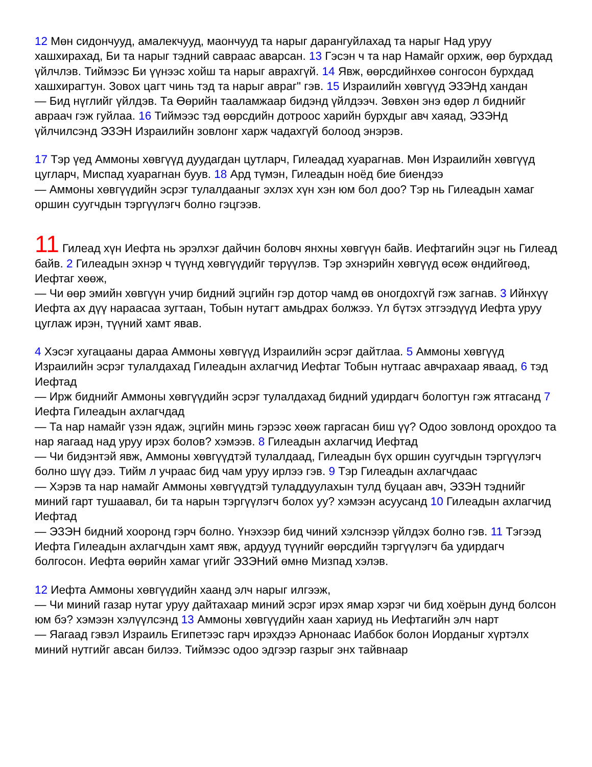12 Мөн сидончууд, амалекчууд, маончууд та нарыг дарангуйлахад та нарыг Над уруу хашхирахад, Би та нарыг тэдний савраас аварсан. 13 Гэсэн ч та нар Намайг орхиж, өөр бурхдад үйлчлэв. Тиймээс Би үүнээс хойш та нарыг аврахгүй. 14 Явж, өөрсдийнхөө сонгосон бурхдад хашхирагтун. Зовох цагт чинь тэд та нарыг авраг" гэв. 15 Израилийн хөвгүүд ЭЗЭНд хандан
— Бид нүглийг үйлдэв. Та Өөрийн тааламжаар бидэнд үйлдээч. Зөвхөн энэ өдөр л биднийг авраач гэж гуйлаа. 16 Тиймээс тэд өөрсдийн дотроос харийн бурхдыг авч хаяад, ЭЗЭНд үйлчилсэнд ЭЗЭН Израилийн зовлонг харж чадахгүй болоод энэрэв.
17 Тэр үед Аммоны хөвгүүд дуудагдан цутларч, Гилеадад хуарагнав. Мөн Израилийн хөвгүүд цугларч, Миспад хуарагнан буув. 18 Ард түмэн, Гилеадын ноёд бие биендээ
— Аммоны хөвгүүдийн эсрэг тулалдааныг эхлэх хүн хэн юм бол доо? Тэр нь Гилеадын хамаг оршин суугчдын тэргүүлэгч болно гэцгээв.
11 Гилеад хүн Иефта нь эрэлхэг дайчин боловч янхны хөвгүүн байв. Иефтагийн эцэг нь Гилеад байв. 2 Гилеадын эхнэр ч түүнд хөвгүүдийг төрүүлэв. Тэр эхнэрийн хөвгүүд өсөж өндийгөөд, Иефтаг хөөж,
— Чи өөр эмийн хөвгүүн учир бидний эцгийн гэр дотор чамд өв оногдохгүй гэж загнав. 3 Ийнхүү Иефта ах дүү нараасаа зугтаан, Тобын нутагт амьдрах болжээ. Үл бүтэх этгээдүүд Иефта уруу цуглаж ирэн, түүний хамт явав.
4 Хэсэг хугацааны дараа Аммоны хөвгүүд Израилийн эсрэг дайтлаа. 5 Аммоны хөвгүүд Израилийн эсрэг тулалдахад Гилеадын ахлагчид Иефтаг Тобын нутгаас авчрахаар яваад, 6 тэд Иефтад
— Ирж биднийг Аммоны хөвгүүдийн эсрэг тулалдахад бидний удирдагч бологтун гэж ятгасанд 7 Иефта Гилеадын ахлагчдад
— Та нар намайг үзэн ядаж, эцгийн минь гэрээс хөөж гаргасан биш үү? Одоо зовлонд орохдоо та нар яагаад над уруу ирэх болов? хэмээв. 8 Гилеадын ахлагчид Иефтад
— Чи бидэнтэй явж, Аммоны хөвгүүдтэй тулалдаад, Гилеадын бүх оршин суугчдын тэргүүлэгч болно шүү дээ. Тийм л учраас бид чам уруу ирлээ гэв. 9 Тэр Гилеадын ахлагчдаас
— Хэрэв та нар намайг Аммоны хөвгүүдтэй туладдуулахын тулд буцаан авч, ЭЗЭН тэднийг миний гарт тушаавал, би та нарын тэргүүлэгч болох уу? хэмээн асуусанд 10 Гилеадын ахлагчид Иефтад
— ЭЗЭН бидний хооронд гэрч болно. Үнэхээр бид чиний хэлснээр үйлдэх болно гэв. 11 Тэгээд Иефта Гилеадын ахлагчдын хамт явж, ардууд түүнийг өөрсдийн тэргүүлэгч ба удирдагч болгосон. Иефта өөрийн хамаг үгийг ЭЗЭНий өмнө Мизпад хэлэв.
12 Иефта Аммоны хөвгүүдийн хаанд элч нарыг илгээж,
— Чи миний газар нутаг уруу дайтахаар миний эсрэг ирэх ямар хэрэг чи бид хоёрын дунд болсон юм бэ? хэмээн хэлүүлсэнд 13 Аммоны хөвгүүдийн хаан хариуд нь Иефтагийн элч нарт
— Яагаад гэвэл Израиль Египетээс гарч ирэхдээ Арнонаас Иаббок болон Иорданыг хүртэлх миний нутгийг авсан билээ. Тиймээс одоо эдгээр газрыг энх тайвнаар